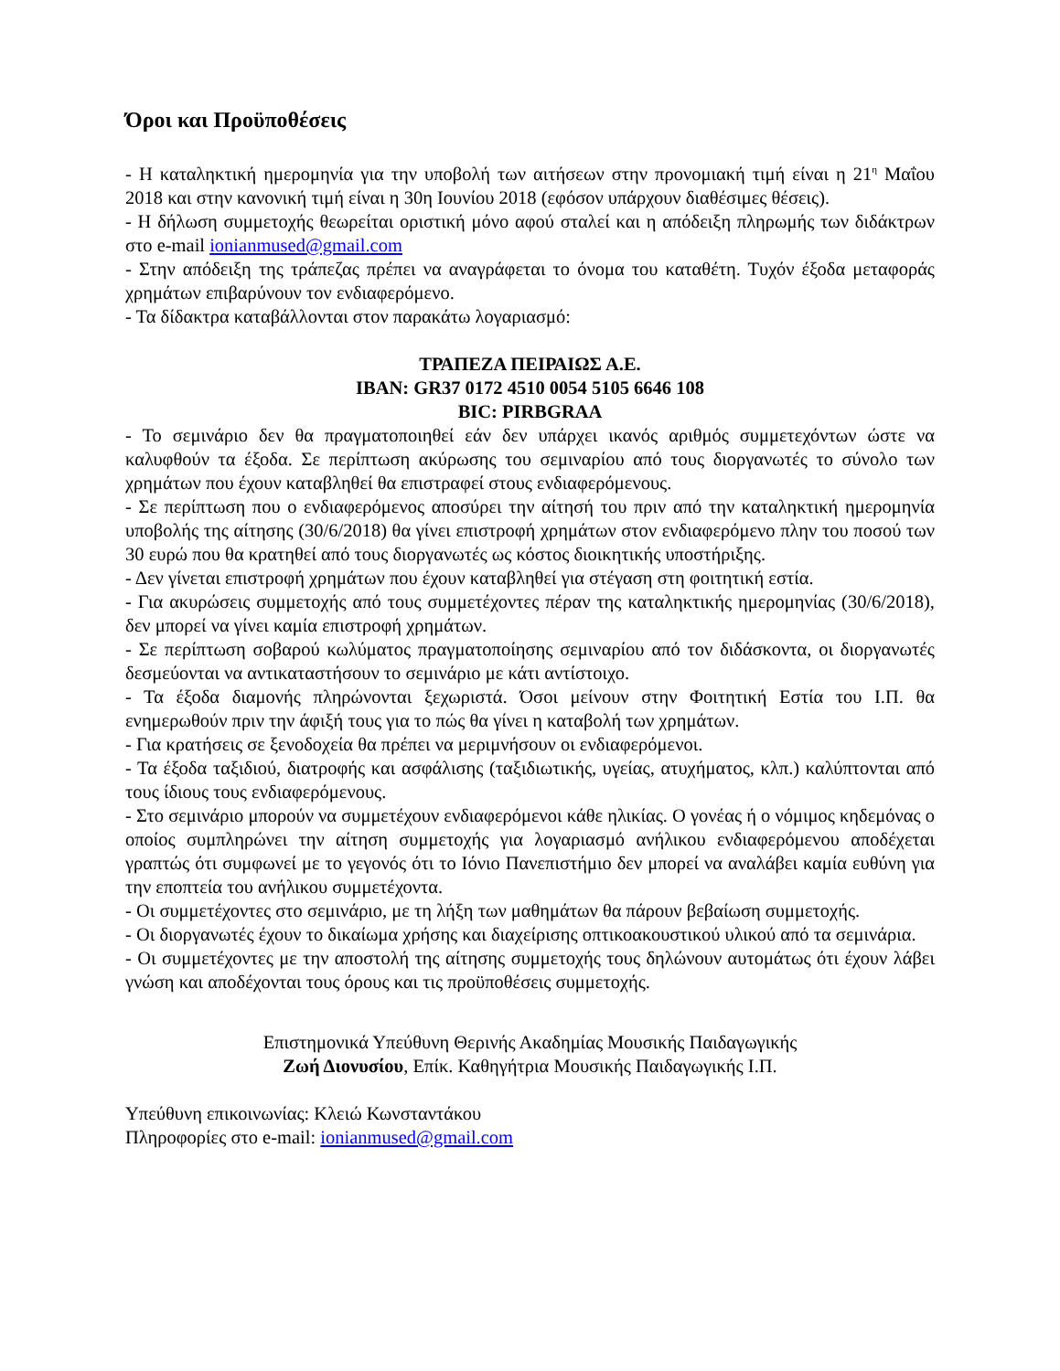Όροι και Προϋποθέσεις
- Η καταληκτική ημερομηνία για την υποβολή των αιτήσεων στην προνομιακή τιμή είναι η 21<sup>η</sup> Μαΐου 2018 και στην κανονική τιμή είναι η 30η Ιουνίου 2018 (εφόσον υπάρχουν διαθέσιμες θέσεις).
- Η δήλωση συμμετοχής θεωρείται οριστική μόνο αφού σταλεί και η απόδειξη πληρωμής των διδάκτρων στο e-mail ionianmused@gmail.com
- Στην απόδειξη της τράπεζας πρέπει να αναγράφεται το όνομα του καταθέτη. Τυχόν έξοδα μεταφοράς χρημάτων επιβαρύνουν τον ενδιαφερόμενο.
- Τα δίδακτρα καταβάλλονται στον παρακάτω λογαριασμό:
ΤΡΑΠΕΖΑ ΠΕΙΡΑΙΩΣ Α.Ε.
IBAN: GR37 0172 4510 0054 5105 6646 108
BIC: PIRBGRAA
- Το σεμινάριο δεν θα πραγματοποιηθεί εάν δεν υπάρχει ικανός αριθμός συμμετεχόντων ώστε να καλυφθούν τα έξοδα. Σε περίπτωση ακύρωσης του σεμιναρίου από τους διοργανωτές το σύνολο των χρημάτων που έχουν καταβληθεί θα επιστραφεί στους ενδιαφερόμενους.
- Σε περίπτωση που ο ενδιαφερόμενος αποσύρει την αίτησή του πριν από την καταληκτική ημερομηνία υποβολής της αίτησης (30/6/2018) θα γίνει επιστροφή χρημάτων στον ενδιαφερόμενο πλην του ποσού των 30 ευρώ που θα κρατηθεί από τους διοργανωτές ως κόστος διοικητικής υποστήριξης.
- Δεν γίνεται επιστροφή χρημάτων που έχουν καταβληθεί για στέγαση στη φοιτητική εστία.
- Για ακυρώσεις συμμετοχής από τους συμμετέχοντες πέραν της καταληκτικής ημερομηνίας (30/6/2018), δεν μπορεί να γίνει καμία επιστροφή χρημάτων.
- Σε περίπτωση σοβαρού κωλύματος πραγματοποίησης σεμιναρίου από τον διδάσκοντα, οι διοργανωτές δεσμεύονται να αντικαταστήσουν το σεμινάριο με κάτι αντίστοιχο.
- Τα έξοδα διαμονής πληρώνονται ξεχωριστά. Όσοι μείνουν στην Φοιτητική Εστία του Ι.Π. θα ενημερωθούν πριν την άφιξή τους για το πώς θα γίνει η καταβολή των χρημάτων.
- Για κρατήσεις σε ξενοδοχεία θα πρέπει να μεριμνήσουν οι ενδιαφερόμενοι.
- Τα έξοδα ταξιδιού, διατροφής και ασφάλισης (ταξιδιωτικής, υγείας, ατυχήματος, κλπ.) καλύπτονται από τους ίδιους τους ενδιαφερόμενους.
- Στο σεμινάριο μπορούν να συμμετέχουν ενδιαφερόμενοι κάθε ηλικίας. Ο γονέας ή ο νόμιμος κηδεμόνας ο οποίος συμπληρώνει την αίτηση συμμετοχής για λογαριασμό ανήλικου ενδιαφερόμενου αποδέχεται γραπτώς ότι συμφωνεί με το γεγονός ότι το Ιόνιο Πανεπιστήμιο δεν μπορεί να αναλάβει καμία ευθύνη για την εποπτεία του ανήλικου συμμετέχοντα.
- Οι συμμετέχοντες στο σεμινάριο, με τη λήξη των μαθημάτων θα πάρουν βεβαίωση συμμετοχής.
- Οι διοργανωτές έχουν το δικαίωμα χρήσης και διαχείρισης οπτικοακουστικού υλικού από τα σεμινάρια.
- Οι συμμετέχοντες με την αποστολή της αίτησης συμμετοχής τους δηλώνουν αυτομάτως ότι έχουν λάβει γνώση και αποδέχονται τους όρους και τις προϋποθέσεις συμμετοχής.
Επιστημονικά Υπεύθυνη Θερινής Ακαδημίας Μουσικής Παιδαγωγικής
Ζωή Διονυσίου, Επίκ. Καθηγήτρια Μουσικής Παιδαγωγικής Ι.Π.
Υπεύθυνη επικοινωνίας: Κλειώ Κωνσταντάκου
Πληροφορίες στο e-mail: ionianmused@gmail.com